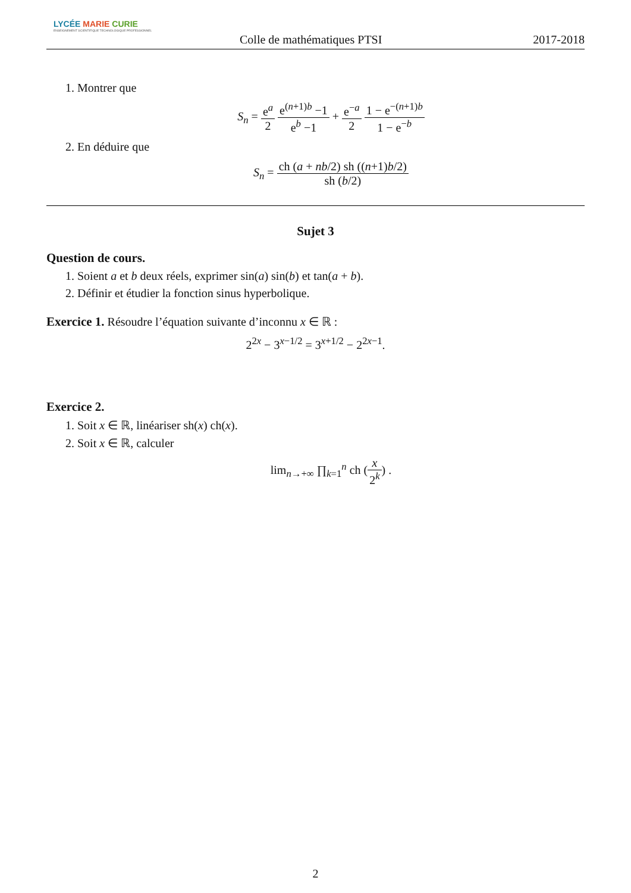LYCÉE MARIE CURIE
ENSEIGNEMENT SCIENTIFIQUE TECHNOLOGIQUE PROFESSIONNEL
Colle de mathématiques PTSI 2017-2018
1. Montrer que
S<sub>n</sub> = e<sup>a</sup> 2 e<sup>(n+1)b</sup> −1 e<sup>b</sup> −1 + e<sup>−a</sup> 2 1 − e<sup>−(n+1)b</sup> 1 − e<sup>−b</sup>
2. En déduire que
S<sub>n</sub> = ch (a + nb/2) sh ((n+1)b/2) sh (b/2)
Sujet 3
Question de cours.
1. Soient a et b deux réels, exprimer sin(a) sin(b) et tan(a + b).
2. Définir et étudier la fonction sinus hyperbolique.
Exercice 1. Résoudre l’équation suivante d’inconnu x ∈ ℝ :
2<sup>2x</sup> − 3<sup>x−1/2</sup> = 3<sup>x+1/2</sup> − 2<sup>2x−1</sup>.
Exercice 2.
1. Soit x ∈ ℝ, linéariser sh(x) ch(x).
2. Soit x ∈ ℝ, calculer
lim<sub>n→+∞</sub> ∏<sub>k=1</sub><sup>n</sup> ch (x 2<sup>k</sup>) .
2